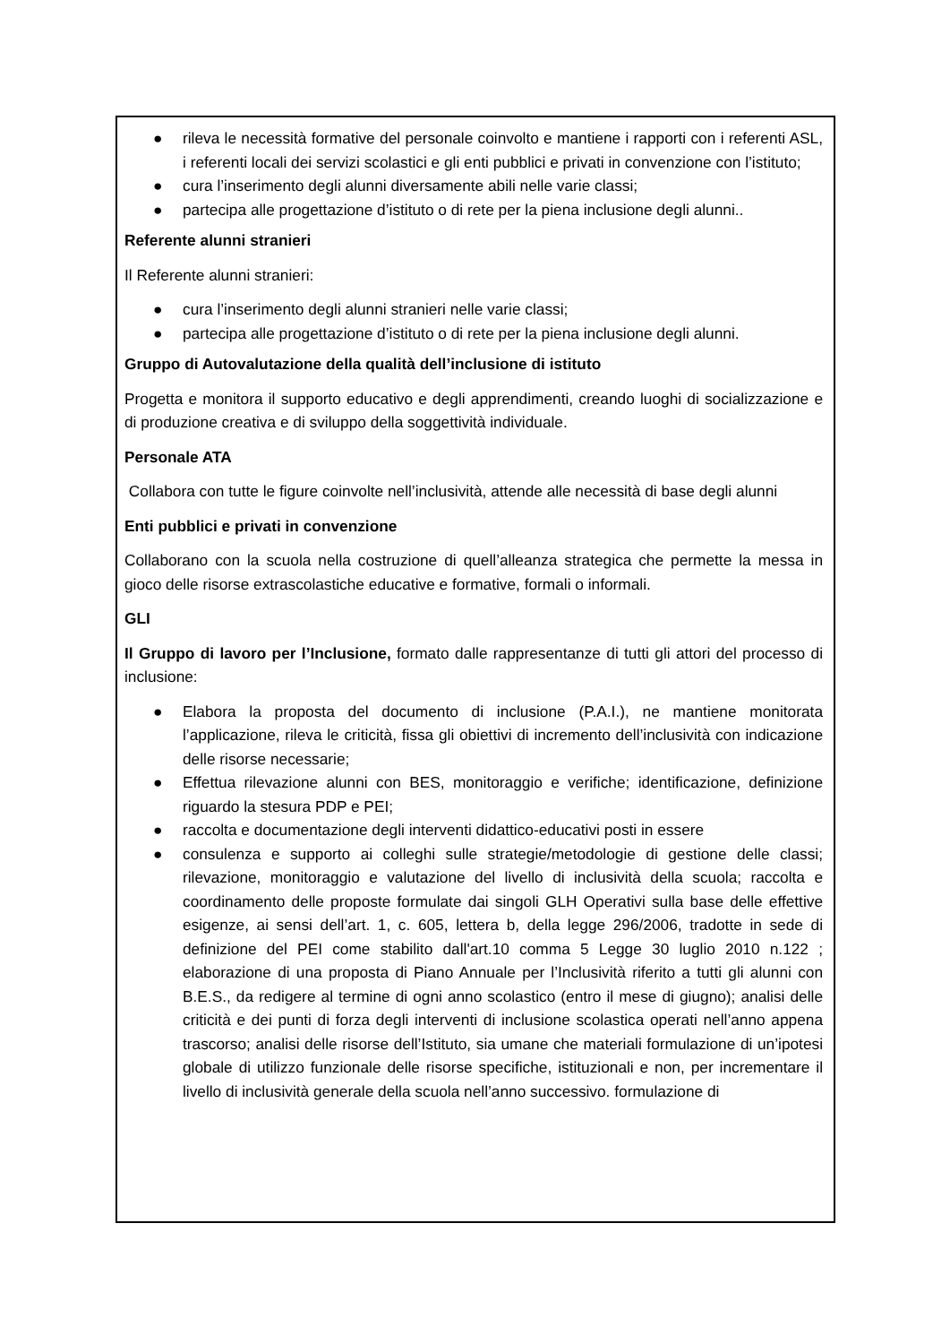● rileva le necessità formative del personale coinvolto e mantiene i rapporti con i referenti ASL, i referenti locali dei servizi scolastici e gli enti pubblici e privati in convenzione con l’istituto;
● cura l’inserimento degli alunni diversamente abili nelle varie classi;
● partecipa alle progettazione d’istituto o di rete per la piena inclusione degli alunni..
Referente alunni stranieri
Il Referente alunni stranieri:
● cura l’inserimento degli alunni stranieri nelle varie classi;
● partecipa alle progettazione d’istituto o di rete per la piena inclusione degli alunni.
Gruppo di Autovalutazione della qualità dell’inclusione di istituto
Progetta e monitora il supporto educativo e degli apprendimenti, creando luoghi di socializzazione e di produzione creativa e di sviluppo della soggettività individuale.
Personale ATA
Collabora con tutte le figure coinvolte nell’inclusività, attende alle necessità di base degli alunni
Enti pubblici e privati in convenzione
Collaborano con la scuola nella costruzione di quell’alleanza strategica che permette la messa in gioco delle risorse extrascolastiche educative e formative, formali o informali.
GLI
Il Gruppo di lavoro per l’Inclusione, formato dalle rappresentanze di tutti gli attori del processo di inclusione:
● Elabora la proposta del documento di inclusione (P.A.I.), ne mantiene monitorata l’applicazione, rileva le criticità, fissa gli obiettivi di incremento dell’inclusività con indicazione delle risorse necessarie;
● Effettua rilevazione alunni con BES, monitoraggio e verifiche; identificazione, definizione riguardo la stesura PDP e PEI;
● raccolta e documentazione degli interventi didattico-educativi posti in essere
● consulenza e supporto ai colleghi sulle strategie/metodologie di gestione delle classi; rilevazione, monitoraggio e valutazione del livello di inclusività della scuola; raccolta e coordinamento delle proposte formulate dai singoli GLH Operativi sulla base delle effettive esigenze, ai sensi dell’art. 1, c. 605, lettera b, della legge 296/2006, tradotte in sede di definizione del PEI come stabilito dall'art.10 comma 5 Legge 30 luglio 2010 n.122 ; elaborazione di una proposta di Piano Annuale per l’Inclusività riferito a tutti gli alunni con B.E.S., da redigere al termine di ogni anno scolastico (entro il mese di giugno); analisi delle criticità e dei punti di forza degli interventi di inclusione scolastica operati nell’anno appena trascorso; analisi delle risorse dell’Istituto, sia umane che materiali formulazione di un’ipotesi globale di utilizzo funzionale delle risorse specifiche, istituzionali e non, per incrementare il livello di inclusività generale della scuola nell’anno successivo. formulazione di